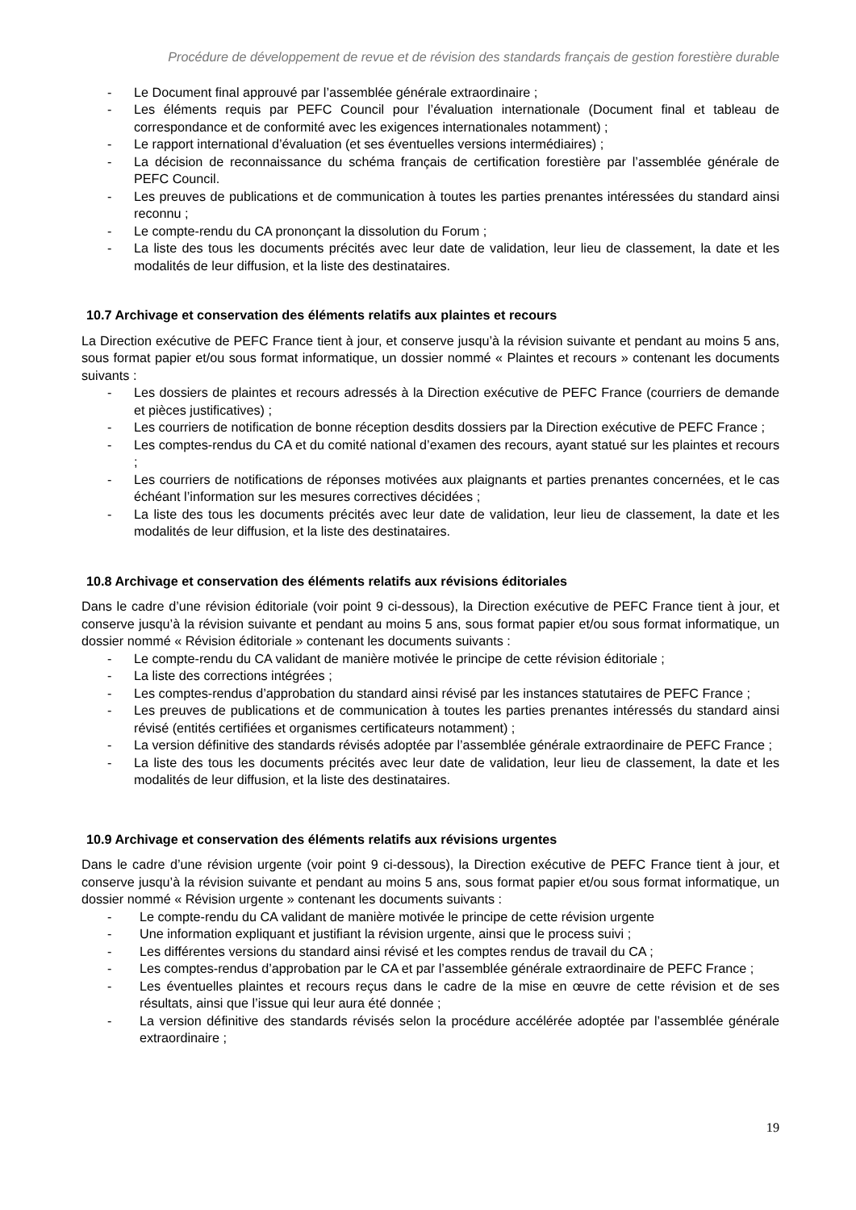Procédure de développement de revue et de révision des standards français de gestion forestière durable
- Le Document final approuvé par l’assemblée générale extraordinaire ;
- Les éléments requis par PEFC Council pour l’évaluation internationale (Document final et tableau de correspondance et de conformité avec les exigences internationales notamment) ;
- Le rapport international d’évaluation (et ses éventuelles versions intermédiaires) ;
- La décision de reconnaissance du schéma français de certification forestière par l’assemblée générale de PEFC Council.
- Les preuves de publications et de communication à toutes les parties prenantes intéressées du standard ainsi reconnu ;
- Le compte-rendu du CA prononçant la dissolution du Forum ;
- La liste des tous les documents précités avec leur date de validation, leur lieu de classement, la date et les modalités de leur diffusion, et la liste des destinataires.
10.7 Archivage et conservation des éléments relatifs aux plaintes et recours
La Direction exécutive de PEFC France tient à jour, et conserve jusqu’à la révision suivante et pendant au moins 5 ans, sous format papier et/ou sous format informatique, un dossier nommé « Plaintes et recours » contenant les documents suivants :
- Les dossiers de plaintes et recours adressés à la Direction exécutive de PEFC France (courriers de demande et pièces justificatives) ;
- Les courriers de notification de bonne réception desdits dossiers par la Direction exécutive de PEFC France ;
- Les comptes-rendus du CA et du comité national d’examen des recours, ayant statué sur les plaintes et recours ;
- Les courriers de notifications de réponses motivées aux plaignants et parties prenantes concernées, et le cas échéant l’information sur les mesures correctives décidées ;
- La liste des tous les documents précités avec leur date de validation, leur lieu de classement, la date et les modalités de leur diffusion, et la liste des destinataires.
10.8 Archivage et conservation des éléments relatifs aux révisions éditoriales
Dans le cadre d’une révision éditoriale (voir point 9 ci-dessous), la Direction exécutive de PEFC France tient à jour, et conserve jusqu’à la révision suivante et pendant au moins 5 ans, sous format papier et/ou sous format informatique, un dossier nommé « Révision éditoriale » contenant les documents suivants :
- Le compte-rendu du CA validant de manière motivée le principe de cette révision éditoriale ;
- La liste des corrections intégrées ;
- Les comptes-rendus d’approbation du standard ainsi révisé par les instances statutaires de PEFC France ;
- Les preuves de publications et de communication à toutes les parties prenantes intéressés du standard ainsi révisé (entités certifiées et organismes certificateurs notamment) ;
- La version définitive des standards révisés adoptée par l’assemblée générale extraordinaire de PEFC France ;
- La liste des tous les documents précités avec leur date de validation, leur lieu de classement, la date et les modalités de leur diffusion, et la liste des destinataires.
10.9 Archivage et conservation des éléments relatifs aux révisions urgentes
Dans le cadre d’une révision urgente (voir point 9 ci-dessous), la Direction exécutive de PEFC France tient à jour, et conserve jusqu’à la révision suivante et pendant au moins 5 ans, sous format papier et/ou sous format informatique, un dossier nommé « Révision urgente » contenant les documents suivants :
- Le compte-rendu du CA validant de manière motivée le principe de cette révision urgente
- Une information expliquant et justifiant la révision urgente, ainsi que le process suivi ;
- Les différentes versions du standard ainsi révisé et les comptes rendus de travail du CA ;
- Les comptes-rendus d’approbation par le CA et par l’assemblée générale extraordinaire de PEFC France ;
- Les éventuelles plaintes et recours reçus dans le cadre de la mise en œuvre de cette révision et de ses résultats, ainsi que l’issue qui leur aura été donnée ;
- La version définitive des standards révisés selon la procédure accélérée adoptée par l’assemblée générale extraordinaire ;
19